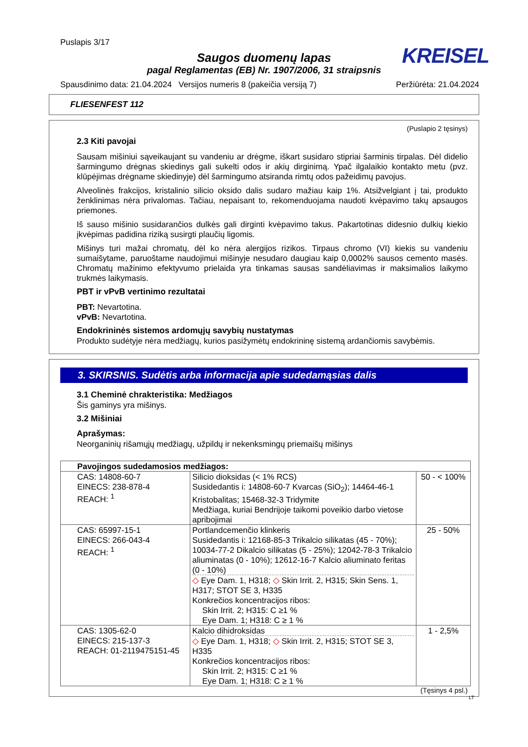Puslapis 3/17
KREISEL
Saugos duomenų lapas
pagal Reglamentas (EB) Nr. 1907/2006, 31 straipsnis
Spausdinimo data: 21.04.2024 Versijos numeris 8 (pakeičia versiją 7) Peržiūrėta: 21.04.2024
FLIESENFEST 112
(Puslapio 2 tęsinys)
2.3 Kiti pavojai
Sausam mišiniui sąveikaujant su vandeniu ar drėgme, iškart susidaro stipriai šarminis tirpalas. Dėl didelio šarmingumo drėgnas skiedinys gali sukelti odos ir akių dirginimą. Ypač ilgalaikio kontakto metu (pvz. klūpėjimas drėgname skiedinyje) dėl šarmingumo atsiranda rimtų odos pažeidimų pavojus.
Alveolinės frakcijos, kristalinio silicio oksido dalis sudaro mažiau kaip 1%. Atsižvelgiant į tai, produkto ženklinimas nėra privalomas. Tačiau, nepaisant to, rekomenduojama naudoti kvėpavimo takų apsaugos priemones.
Iš sauso mišinio susidarančios dulkės gali dirginti kvėpavimo takus. Pakartotinas didesnio dulkių kiekio įkvėpimas padidina riziką susirgti plaučių ligomis.
Mišinys turi mažai chromatų, dėl ko nėra alergijos rizikos. Tirpaus chromo (VI) kiekis su vandeniu sumaišytame, paruoštame naudojimui mišinyje nesudaro daugiau kaip 0,0002% sausos cemento masės. Chromatų mažinimo efektyvumo prielaida yra tinkamas sausas sandėliavimas ir maksimalios laikymo trukmės laikymasis.
PBT ir vPvB vertinimo rezultatai
PBT: Nevartotina.
vPvB: Nevartotina.
Endokrininės sistemos ardomųjų savybių nustatymas
Produkto sudėtyje nėra medžiagų, kurios pasižymėtų endokrininę sistemą ardančiomis savybėmis.
3. SKIRSNIS. Sudėtis arba informacija apie sudedamąsias dalis
3.1 Cheminė chrakteristika: Medžiagos
Šis gaminys yra mišinys.
3.2 Mišiniai
Aprašymas:
Neorganinių rišamųjų medžiagų, užpildų ir nekenksmingų priemaišų mišinys
| Pavojingos sudedamosios medžiagos: | | |
| --- | --- | --- |
| CAS: 14808-60-7 EINECS: 238-878-4 REACH: <sup>1</sup> | Silicio dioksidas (< 1% RCS) Susidedantis i: 14808-60-7 Kvarcas (SiO<sub>2</sub>); 14464-46-1 Kristobalitas; 15468-32-3 Tridymite Medžiaga, kuriai Bendrijoje taikomi poveikio darbo vietose apribojimai | 50 - < 100% |
| CAS: 65997-15-1 EINECS: 266-043-4 REACH: <sup>1</sup> | Portlandcemenčio klinkeris Susidedantis i: 12168-85-3 Trikalcio silikatas (45 - 70%); 10034-77-2 Dikalcio silikatas (5 - 25%); 12042-78-3 Trikalcio aliuminatas (0 - 10%); 12612-16-7 Kalcio aliuminato feritas (0 - 10%) ◇ Eye Dam. 1, H318; ◇ Skin Irrit. 2, H315; Skin Sens. 1, H317; STOT SE 3, H335 Konkrečios koncentracijos ribos: Skin Irrit. 2; H315: C ≥1 % Eye Dam. 1; H318: C ≥ 1 % | 25 - 50% |
| CAS: 1305-62-0 EINECS: 215-137-3 REACH: 01-2119475151-45 | Kalcio dihidroksidas ◇ Eye Dam. 1, H318; ◇ Skin Irrit. 2, H315; STOT SE 3, H335 Konkrečios koncentracijos ribos: Skin Irrit. 2; H315: C ≥1 % Eye Dam. 1; H318: C ≥ 1 % | 1 - 2,5% |
(Tęsinys 4 psl.)
LT